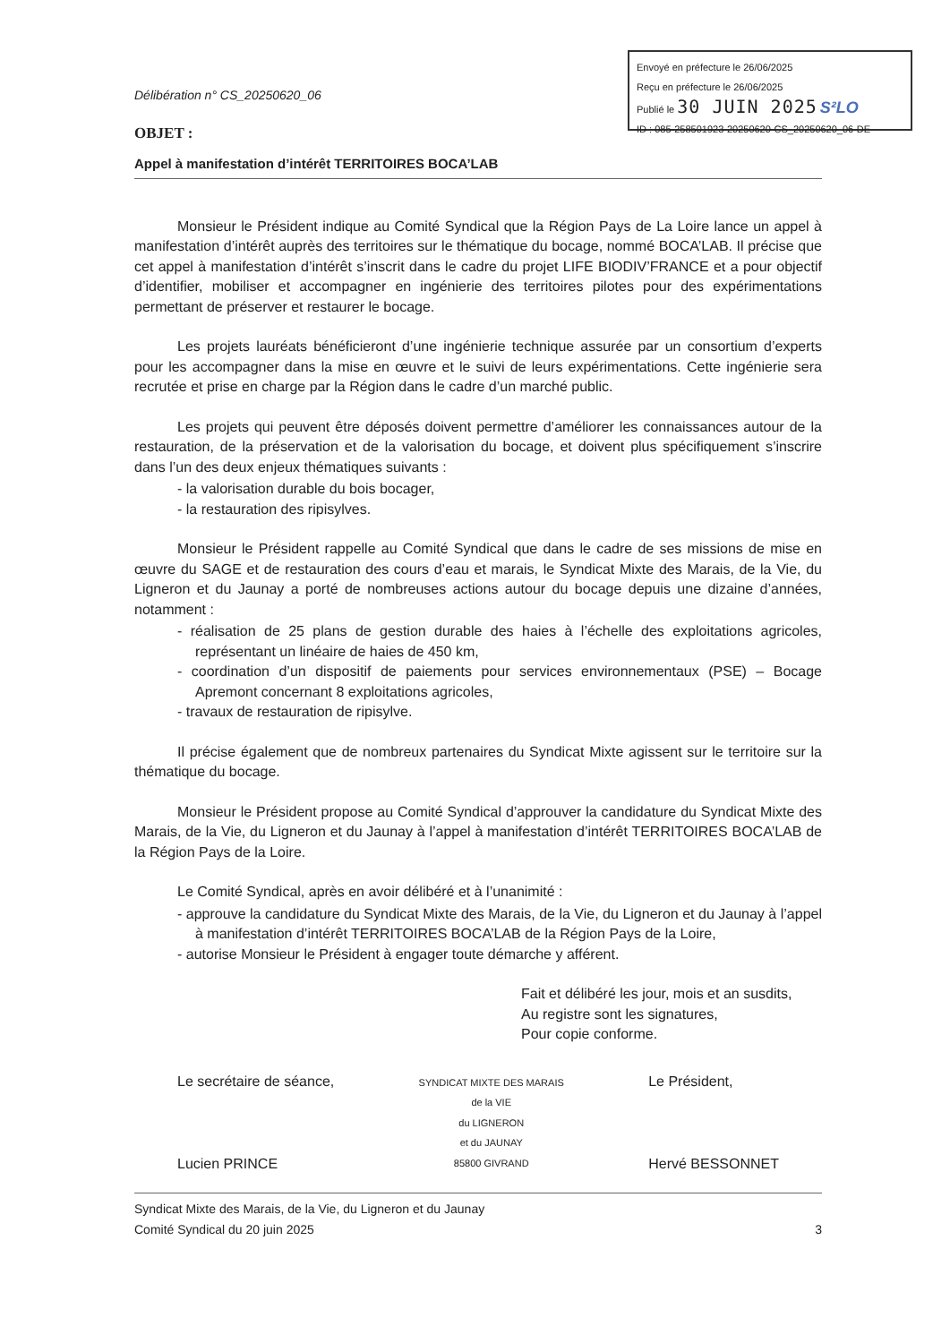Envoyé en préfecture le 26/06/2025
Reçu en préfecture le 26/06/2025
Publié le 30 JUIN 2025 S²LO
ID : 085-258501923-20250620-CS_20250620_06-DE
Délibération n° CS_20250620_06
OBJET :
Appel à manifestation d’intérêt TERRITOIRES BOCA’LAB
Monsieur le Président indique au Comité Syndical que la Région Pays de La Loire lance un appel à manifestation d’intérêt auprès des territoires sur le thématique du bocage, nommé BOCA’LAB. Il précise que cet appel à manifestation d’intérêt s’inscrit dans le cadre du projet LIFE BIODIV’FRANCE et a pour objectif d’identifier, mobiliser et accompagner en ingénierie des territoires pilotes pour des expérimentations permettant de préserver et restaurer le bocage.
Les projets lauréats bénéficieront d’une ingénierie technique assurée par un consortium d’experts pour les accompagner dans la mise en œuvre et le suivi de leurs expérimentations. Cette ingénierie sera recrutée et prise en charge par la Région dans le cadre d’un marché public.
Les projets qui peuvent être déposés doivent permettre d’améliorer les connaissances autour de la restauration, de la préservation et de la valorisation du bocage, et doivent plus spécifiquement s’inscrire dans l’un des deux enjeux thématiques suivants :
- la valorisation durable du bois bocager,
- la restauration des ripisylves.
Monsieur le Président rappelle au Comité Syndical que dans le cadre de ses missions de mise en œuvre du SAGE et de restauration des cours d’eau et marais, le Syndicat Mixte des Marais, de la Vie, du Ligneron et du Jaunay a porté de nombreuses actions autour du bocage depuis une dizaine d’années, notamment :
- réalisation de 25 plans de gestion durable des haies à l’échelle des exploitations agricoles, représentant un linéaire de haies de 450 km,
- coordination d’un dispositif de paiements pour services environnementaux (PSE) – Bocage Apremont concernant 8 exploitations agricoles,
- travaux de restauration de ripisylve.
Il précise également que de nombreux partenaires du Syndicat Mixte agissent sur le territoire sur la thématique du bocage.
Monsieur le Président propose au Comité Syndical d’approuver la candidature du Syndicat Mixte des Marais, de la Vie, du Ligneron et du Jaunay à l’appel à manifestation d’intérêt TERRITOIRES BOCA’LAB de la Région Pays de la Loire.
Le Comité Syndical, après en avoir délibéré et à l’unanimité :
- approuve la candidature du Syndicat Mixte des Marais, de la Vie, du Ligneron et du Jaunay à l’appel à manifestation d’intérêt TERRITOIRES BOCA’LAB de la Région Pays de la Loire,
- autorise Monsieur le Président à engager toute démarche y afférent.
Fait et délibéré les jour, mois et an susdits,
Au registre sont les signatures,
Pour copie conforme.
Le secrétaire de séance,
Lucien PRINCE
SYNDICAT MIXTE DES MARAIS
de la VIE
du LIGNERON
et du JAUNAY
85800 GIVRAND
Le Président,
Hervé BESSONNET
Syndicat Mixte des Marais, de la Vie, du Ligneron et du Jaunay
Comité Syndical du 20 juin 2025
3